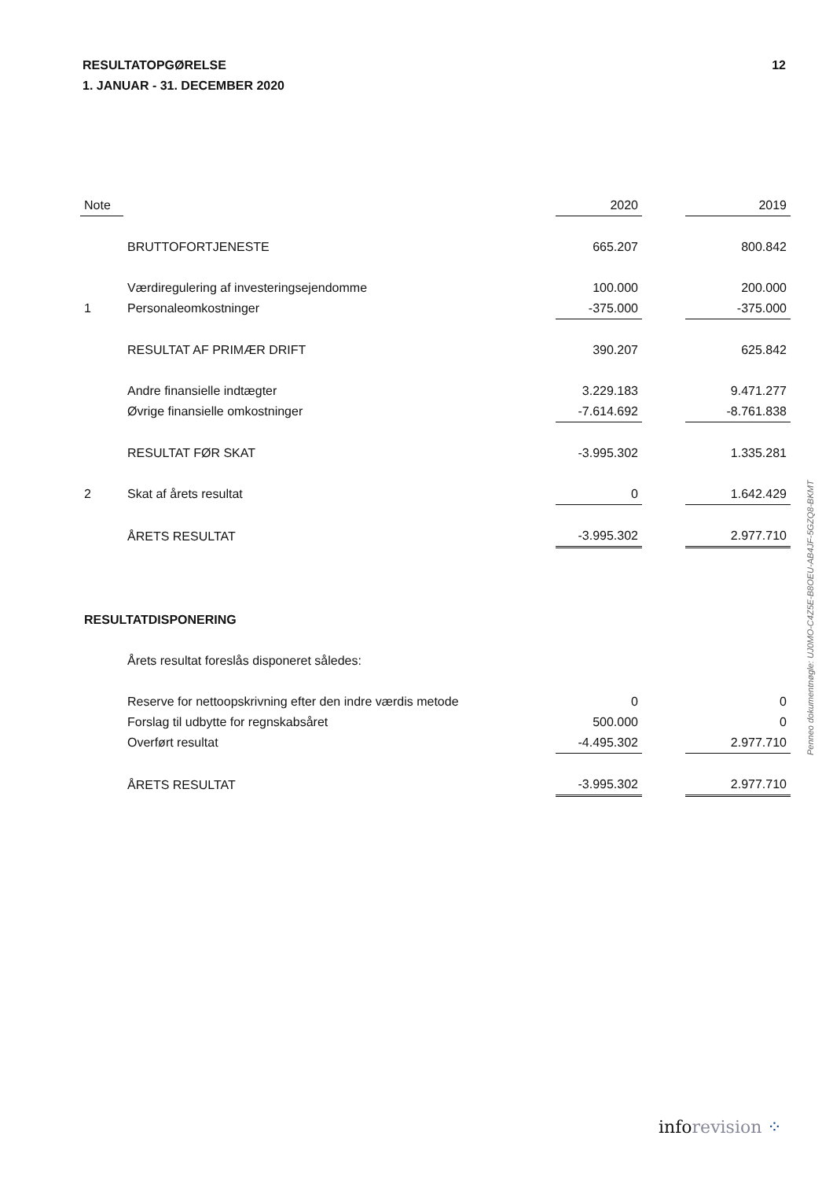RESULTATOPGØRELSE
1. JANUAR - 31. DECEMBER 2020
12
| Note | | 2020 | | 2019 |
| --- | --- | --- | --- | --- |
| | BRUTTOFORTJENESTE | 665.207 | | 800.842 |
| | Værdiregulering af investeringsejendomme | 100.000 | | 200.000 |
| 1 | Personaleomkostninger | -375.000 | | -375.000 |
| | RESULTAT AF PRIMÆR DRIFT | 390.207 | | 625.842 |
| | Andre finansielle indtægter | 3.229.183 | | 9.471.277 |
| | Øvrige finansielle omkostninger | -7.614.692 | | -8.761.838 |
| | RESULTAT FØR SKAT | -3.995.302 | | 1.335.281 |
| 2 | Skat af årets resultat | 0 | | 1.642.429 |
| | ÅRETS RESULTAT | -3.995.302 | | 2.977.710 |
| RESULTATDISPONERING | | | | |
| | Årets resultat foreslås disponeret således: | | | |
| | Reserve for nettoopskrivning efter den indre værdis metode | 0 | | 0 |
| | Forslag til udbytte for regnskabsåret | 500.000 | | 0 |
| | Overført resultat | -4.495.302 | | 2.977.710 |
| | ÅRETS RESULTAT | -3.995.302 | | 2.977.710 |
Penneo dokumentnøgle: UJ0MO-C4Z5E-B8OEU-AB4JF-5GZQ8-BKMT
inforevision ⁘